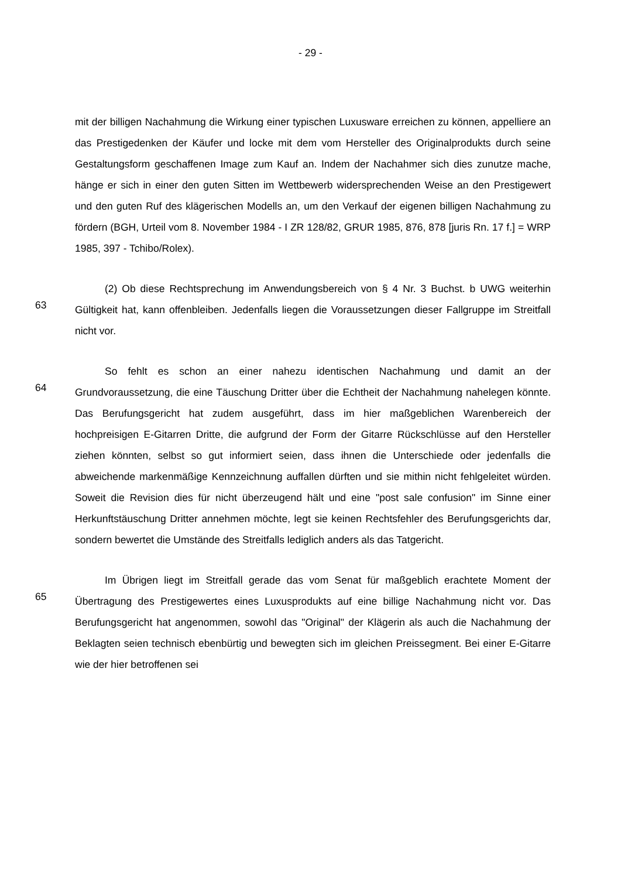- 29 -
mit der billigen Nachahmung die Wirkung einer typischen Luxusware erreichen zu können, appelliere an das Prestigedenken der Käufer und locke mit dem vom Hersteller des Originalprodukts durch seine Gestaltungsform geschaffenen Image zum Kauf an. Indem der Nachahmer sich dies zunutze mache, hänge er sich in einer den guten Sitten im Wettbewerb widersprechenden Weise an den Prestigewert und den guten Ruf des klägerischen Modells an, um den Verkauf der eigenen billigen Nachahmung zu fördern (BGH, Urteil vom 8. November 1984 - I ZR 128/82, GRUR 1985, 876, 878 [juris Rn. 17 f.] = WRP 1985, 397 - Tchibo/Rolex).
63
(2) Ob diese Rechtsprechung im Anwendungsbereich von § 4 Nr. 3 Buchst. b UWG weiterhin Gültigkeit hat, kann offenbleiben. Jedenfalls liegen die Voraussetzungen dieser Fallgruppe im Streitfall nicht vor.
64
So fehlt es schon an einer nahezu identischen Nachahmung und damit an der Grundvoraussetzung, die eine Täuschung Dritter über die Echtheit der Nachahmung nahelegen könnte. Das Berufungsgericht hat zudem ausgeführt, dass im hier maßgeblichen Warenbereich der hochpreisigen E-Gitarren Dritte, die aufgrund der Form der Gitarre Rückschlüsse auf den Hersteller ziehen könnten, selbst so gut informiert seien, dass ihnen die Unterschiede oder jedenfalls die abweichende markenmäßige Kennzeichnung auffallen dürften und sie mithin nicht fehlgeleitet würden. Soweit die Revision dies für nicht überzeugend hält und eine "post sale confusion" im Sinne einer Herkunftstäuschung Dritter annehmen möchte, legt sie keinen Rechtsfehler des Berufungsgerichts dar, sondern bewertet die Umstände des Streitfalls lediglich anders als das Tatgericht.
65
Im Übrigen liegt im Streitfall gerade das vom Senat für maßgeblich erachtete Moment der Übertragung des Prestigewertes eines Luxusprodukts auf eine billige Nachahmung nicht vor. Das Berufungsgericht hat angenommen, sowohl das "Original" der Klägerin als auch die Nachahmung der Beklagten seien technisch ebenbürtig und bewegten sich im gleichen Preissegment. Bei einer E-Gitarre wie der hier betroffenen sei